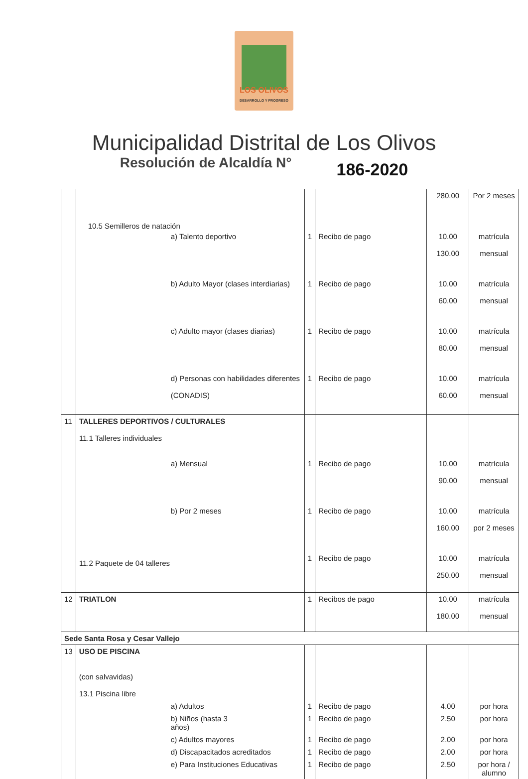LOS OLIVOS
DESARROLLO Y PROGRESO
Municipalidad Distrital de Los Olivos
Resolución de Alcaldía N° 186-2020
| | | | | 280.00 | Por 2 meses |
| | 10.5 Semilleros de natación | | | | |
| | a) Talento deportivo | 1 | Recibo de pago | 10.00 130.00 | matrícula mensual |
| | b) Adulto Mayor (clases interdiarias) | 1 | Recibo de pago | 10.00 60.00 | matrícula mensual |
| | c) Adulto mayor (clases diarias) | 1 | Recibo de pago | 10.00 80.00 | matrícula mensual |
| | d) Personas con habilidades diferentes (CONADIS) | 1 | Recibo de pago | 10.00 60.00 | matrícula mensual |
| 11 | TALLERES DEPORTIVOS / CULTURALES 11.1 Talleres individuales | | | | |
| | a) Mensual | 1 | Recibo de pago | 10.00 90.00 | matrícula mensual |
| | b) Por 2 meses | 1 | Recibo de pago | 10.00 160.00 | matrícula por 2 meses |
| | 11.2 Paquete de 04 talleres | 1 | Recibo de pago | 10.00 250.00 | matrícula mensual |
| 12 | TRIATLON | 1 | Recibos de pago | 10.00 180.00 | matrícula mensual |
| Sede Santa Rosa y Cesar Vallejo | | | | | |
| 13 | USO DE PISCINA (con salvavidas) 13.1 Piscina libre | | | | |
| | a) Adultos | 1 | Recibo de pago | 4.00 | por hora |
| | b) Niños (hasta 3 años) | 1 | Recibo de pago | 2.50 | por hora |
| | c) Adultos mayores | 1 | Recibo de pago | 2.00 | por hora |
| | d) Discapacitados acreditados | 1 | Recibo de pago | 2.00 | por hora |
| | e) Para Instituciones Educativas | 1 | Recibo de pago | 2.50 | por hora / alumno |